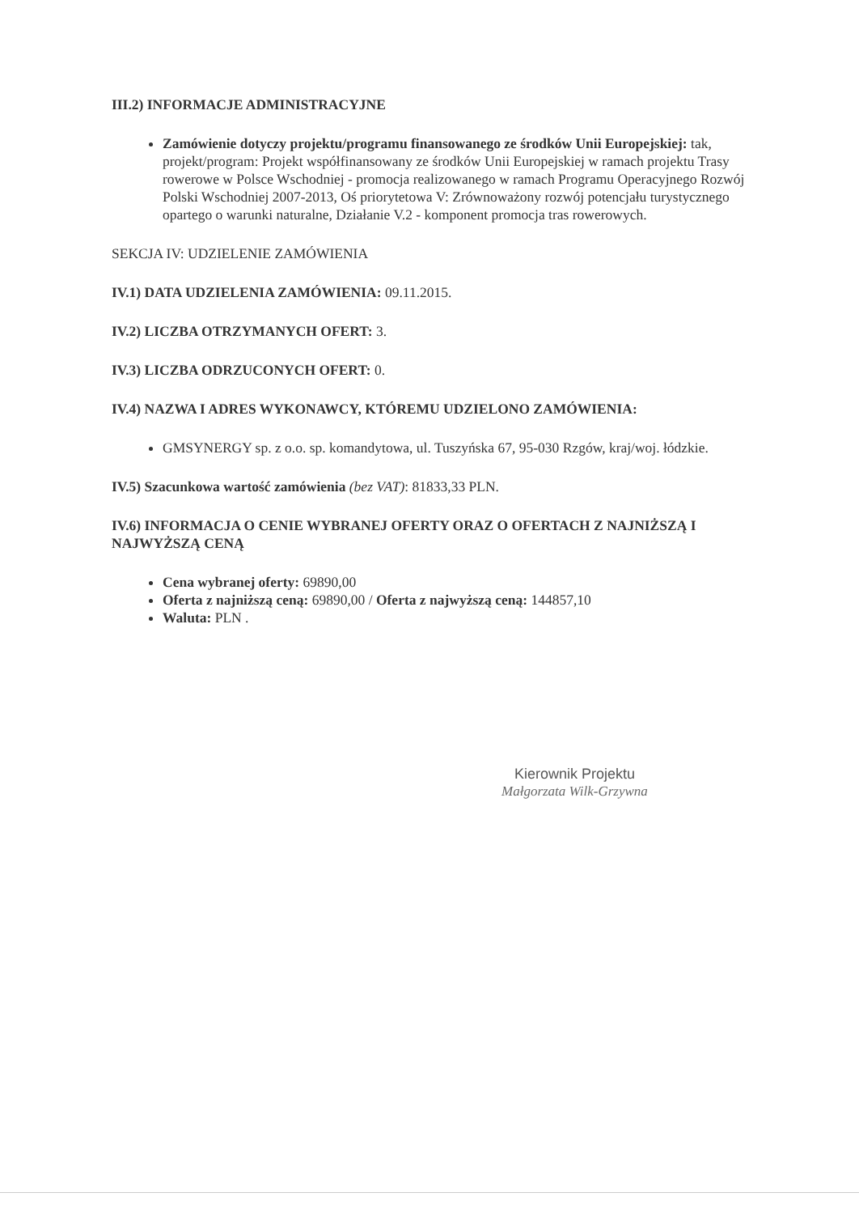III.2) INFORMACJE ADMINISTRACYJNE
Zamówienie dotyczy projektu/programu finansowanego ze środków Unii Europejskiej: tak, projekt/program: Projekt współfinansowany ze środków Unii Europejskiej w ramach projektu Trasy rowerowe w Polsce Wschodniej - promocja realizowanego w ramach Programu Operacyjnego Rozwój Polski Wschodniej 2007-2013, Oś priorytetowa V: Zrównoważony rozwój potencjału turystycznego opartego o warunki naturalne, Działanie V.2 - komponent promocja tras rowerowych.
SEKCJA IV: UDZIELENIE ZAMÓWIENIA
IV.1) DATA UDZIELENIA ZAMÓWIENIA: 09.11.2015.
IV.2) LICZBA OTRZYMANYCH OFERT: 3.
IV.3) LICZBA ODRZUCONYCH OFERT: 0.
IV.4) NAZWA I ADRES WYKONAWCY, KTÓREMU UDZIELONO ZAMÓWIENIA:
GMSYNERGY sp. z o.o. sp. komandytowa, ul. Tuszyńska 67, 95-030 Rzgów, kraj/woj. łódzkie.
IV.5) Szacunkowa wartość zamówienia (bez VAT): 81833,33 PLN.
IV.6) INFORMACJA O CENIE WYBRANEJ OFERTY ORAZ O OFERTACH Z NAJNIŻSZĄ I NAJWYŻSZĄ CENĄ
Cena wybranej oferty: 69890,00
Oferta z najniższą ceną: 69890,00 / Oferta z najwyższą ceną: 144857,10
Waluta: PLN .
Kierownik Projektu
Małgorzata Wilk-Grzywna